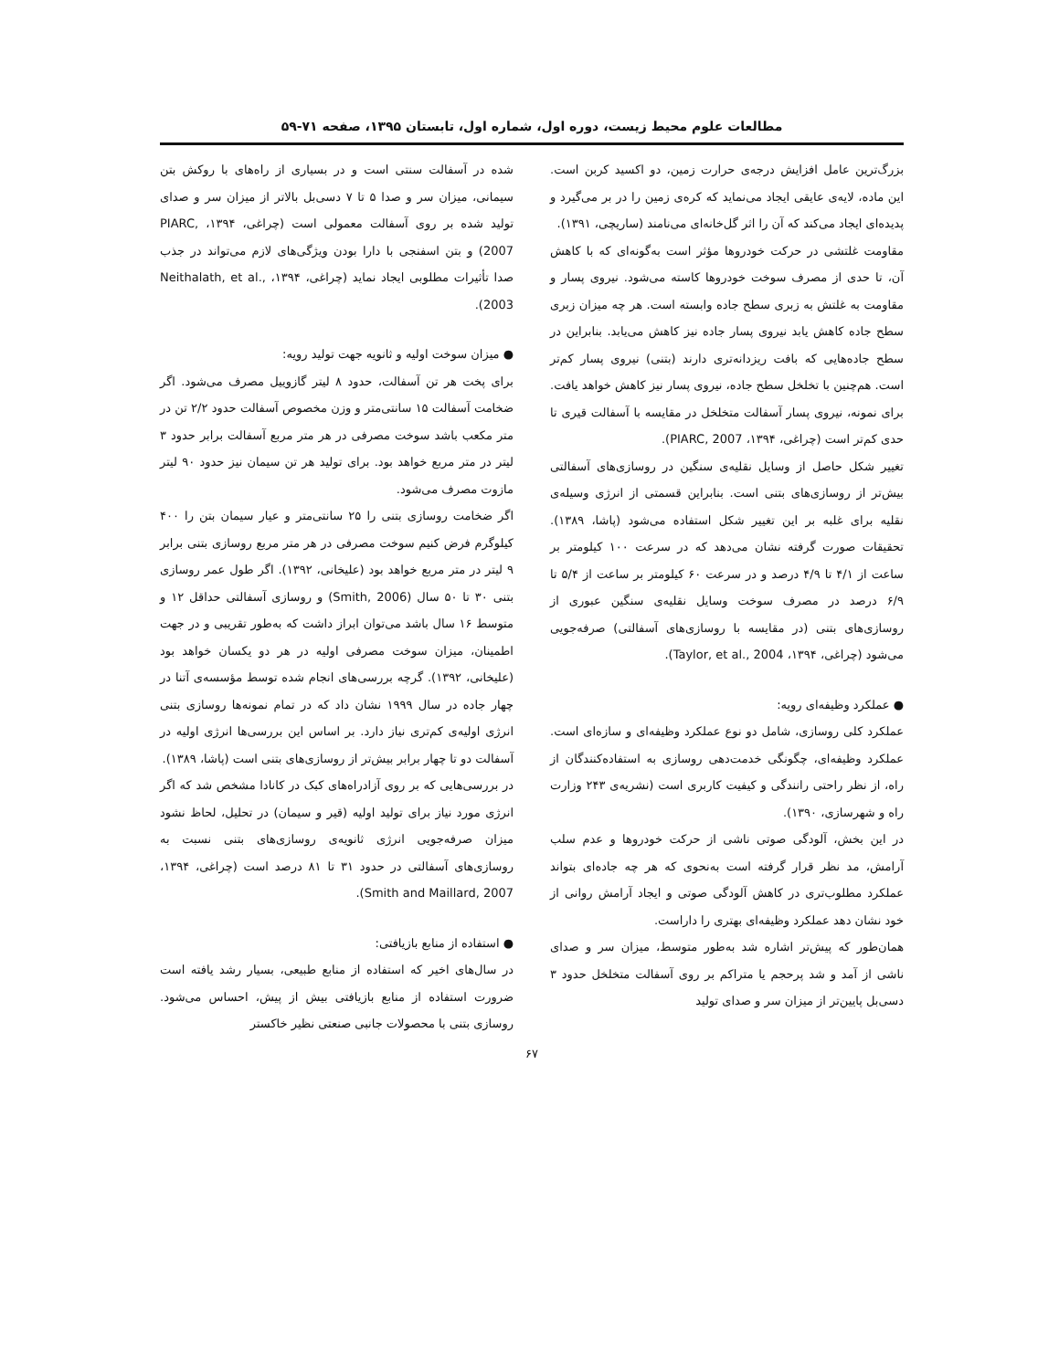مطالعات علوم محیط زیست، دوره اول، شماره اول، تابستان ۱۳۹۵، صفحه ۷۱-۵۹
بزرگ‌ترین عامل افزایش درجه‌ی حرارت زمین، دو اکسید کربن است. این ماده، لایه‌ی عایقی ایجاد می‌نماید که کره‌ی زمین را در بر می‌گیرد و پدیده‌ای ایجاد می‌کند که آن را اثر گل‌خانه‌ای می‌نامند (ساریچی، ۱۳۹۱).
مقاومت غلتشی در حرکت خودروها مؤثر است به‌گونه‌ای که با کاهش آن، تا حدی از مصرف سوخت خودروها کاسته می‌شود. نیروی پسار و مقاومت به غلتش به زبری سطح جاده وابسته است. هر چه میزان زبری سطح جاده کاهش یابد نیروی پسار جاده نیز کاهش می‌یابد. بنابراین در سطح جاده‌هایی که بافت ریزدانه‌تری دارند (بتنی) نیروی پسار کم‌تر است. هم‌چنین با تخلخل سطح جاده، نیروی پسار نیز کاهش خواهد یافت. برای نمونه، نیروی پسار آسفالت متخلخل در مقایسه با آسفالت قیری تا حدی کم‌تر است (چراغی، ۱۳۹۴، PIARC, 2007).
تغییر شکل حاصل از وسایل نقلیه‌ی سنگین در روسازی‌های آسفالتی بیش‌تر از روسازی‌های بتنی است. بنابراین قسمتی از انرژی وسیله‌ی نقلیه برای غلبه بر این تغییر شکل استفاده می‌شود (پاشا، ۱۳۸۹). تحقیقات صورت گرفته نشان می‌دهد که در سرعت ۱۰۰ کیلومتر بر ساعت از ۴/۱ تا ۴/۹ درصد و در سرعت ۶۰ کیلومتر بر ساعت از ۵/۴ تا ۶/۹ درصد در مصرف سوخت وسایل نقلیه‌ی سنگین عبوری از روسازی‌های بتنی (در مقایسه با روسازی‌های آسفالتی) صرفه‌جویی می‌شود (چراغی، ۱۳۹۴، Taylor, et al., 2004).
● عملکرد وظیفه‌ای رویه:
عملکرد کلی روسازی، شامل دو نوع عملکرد وظیفه‌ای و سازه‌ای است. عملکرد وظیفه‌ای، چگونگی خدمت‌دهی روسازی به استفاده‌کنندگان از راه، از نظر راحتی رانندگی و کیفیت کاربری است (نشریه‌ی ۲۴۳ وزارت راه و شهرسازی، ۱۳۹۰).
در این بخش، آلودگی صوتی ناشی از حرکت خودروها و عدم سلب آرامش، مد نظر قرار گرفته است به‌نحوی که هر چه جاده‌ای بتواند عملکرد مطلوب‌تری در کاهش آلودگی صوتی و ایجاد آرامش روانی از خود نشان دهد عملکرد وظیفه‌ای بهتری را داراست.
همان‌طور که پیش‌تر اشاره شد به‌طور متوسط، میزان سر و صدای ناشی از آمد و شد پرحجم یا متراکم بر روی آسفالت متخلخل حدود ۳ دسی‌بل پایین‌تر از میزان سر و صدای تولید
شده در آسفالت سنتی است و در بسیاری از راه‌های با روکش بتن سیمانی، میزان سر و صدا ۵ تا ۷ دسی‌بل بالاتر از میزان سر و صدای تولید شده بر روی آسفالت معمولی است (چراغی، ۱۳۹۴، PIARC, 2007) و بتن اسفنجی با دارا بودن ویژگی‌های لازم می‌تواند در جذب صدا تأثیرات مطلوبی ایجاد نماید (چراغی، ۱۳۹۴، Neithalath, et al., 2003).
● میزان سوخت اولیه و ثانویه جهت تولید رویه:
برای پخت هر تن آسفالت، حدود ۸ لیتر گازوییل مصرف می‌شود. اگر ضخامت آسفالت ۱۵ سانتی‌متر و وزن مخصوص آسفالت حدود ۲/۲ تن در متر مکعب باشد سوخت مصرفی در هر متر مربع آسفالت برابر حدود ۳ لیتر در متر مربع خواهد بود. برای تولید هر تن سیمان نیز حدود ۹۰ لیتر مازوت مصرف می‌شود.
اگر ضخامت روسازی بتنی را ۲۵ سانتی‌متر و عیار سیمان بتن را ۴۰۰ کیلوگرم فرض کنیم سوخت مصرفی در هر متر مربع روسازی بتنی برابر ۹ لیتر در متر مربع خواهد بود (علیخانی، ۱۳۹۲). اگر طول عمر روسازی بتنی ۳۰ تا ۵۰ سال (Smith, 2006) و روسازی آسفالتی حداقل ۱۲ و متوسط ۱۶ سال باشد می‌توان ابراز داشت که به‌طور تقریبی و در جهت اطمینان، میزان سوخت مصرفی اولیه در هر دو یکسان خواهد بود (علیخانی، ۱۳۹۲). گرچه بررسی‌های انجام شده توسط مؤسسه‌ی آتنا در چهار جاده در سال ۱۹۹۹ نشان داد که در تمام نمونه‌ها روسازی بتنی انرژی اولیه‌ی کم‌تری نیاز دارد. بر اساس این بررسی‌ها انرژی اولیه در آسفالت دو تا چهار برابر بیش‌تر از روسازی‌های بتنی است (پاشا، ۱۳۸۹).
در بررسی‌هایی که بر روی آزادراه‌های کبک در کانادا مشخص شد که اگر انرژی مورد نیاز برای تولید اولیه (قیر و سیمان) در تحلیل، لحاظ نشود میزان صرفه‌جویی انرژی ثانویه‌ی روسازی‌های بتنی نسبت به روسازی‌های آسفالتی در حدود ۳۱ تا ۸۱ درصد است (چراغی، ۱۳۹۴، Smith and Maillard, 2007).
● استفاده از منابع بازیافتی:
در سال‌های اخیر که استفاده از منابع طبیعی، بسیار رشد یافته است ضرورت استفاده از منابع بازیافتی بیش از پیش، احساس می‌شود. روسازی بتنی با محصولات جانبی صنعتی نظیر خاکستر
۶۷